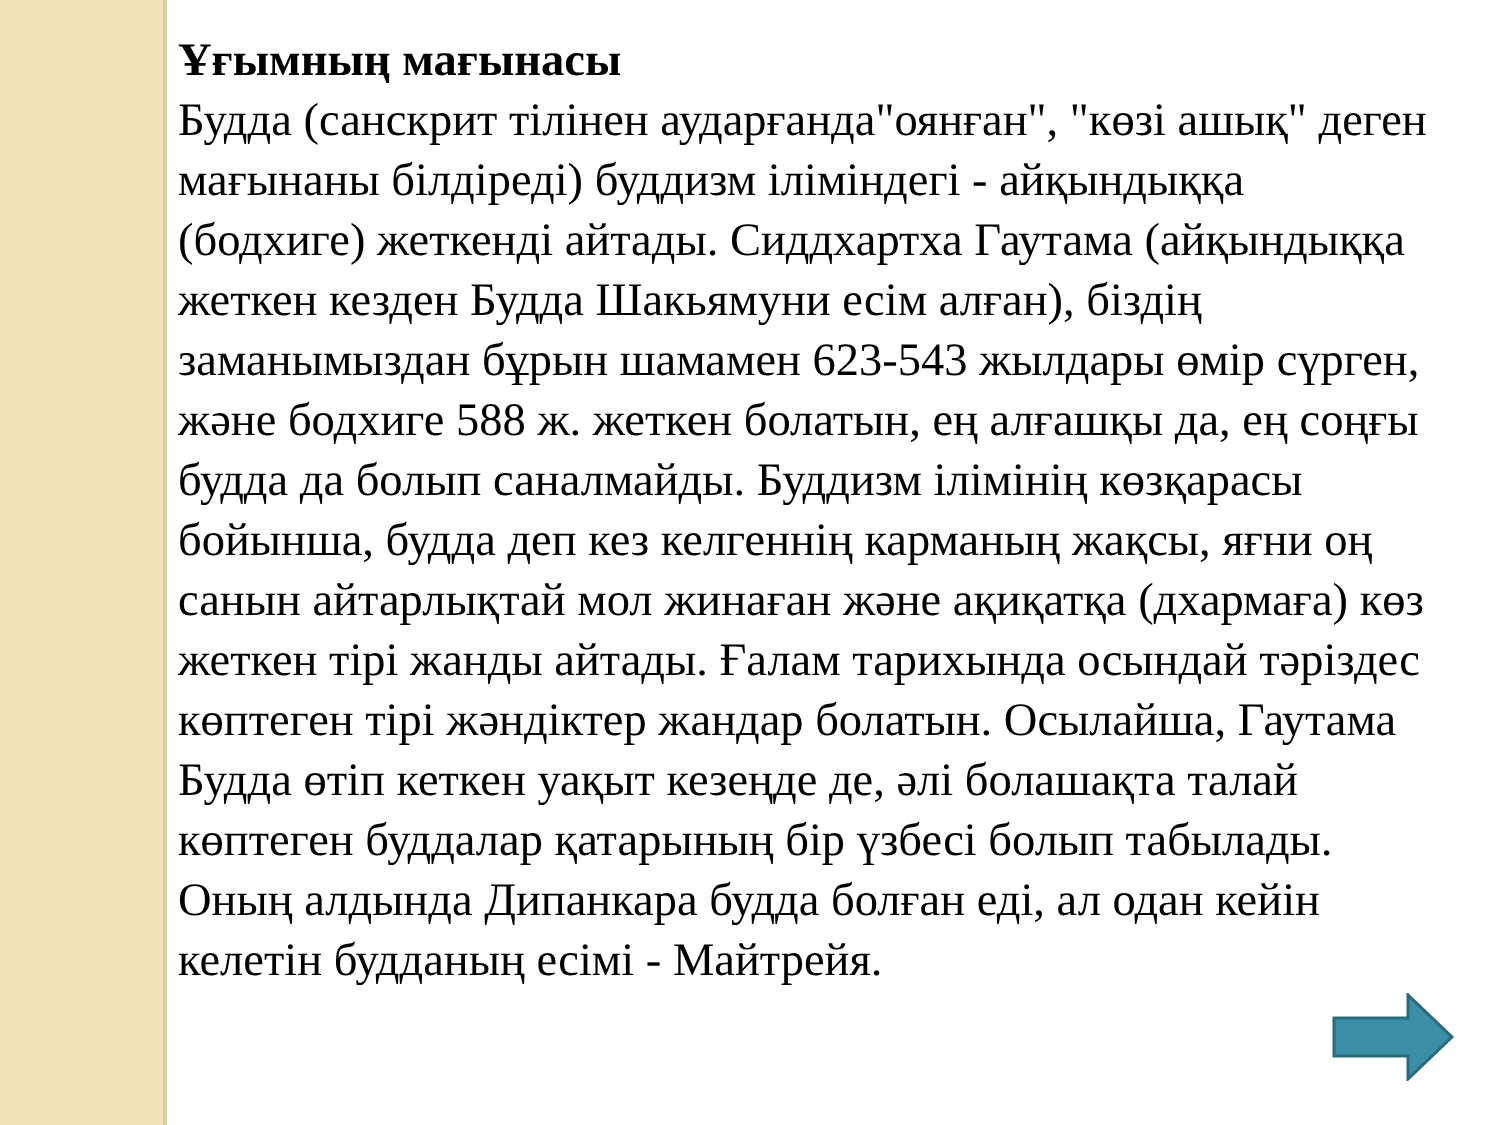Ұғымның мағынасы
Будда (санскрит тілінен аударғанда"оянған", "көзі ашық" деген мағынаны білдіреді) буддизм ілiміндегі - айқындыққа (бодхиге) жеткенді айтады. Сиддхартха Гаутама (айқындыққа жеткен кезден Будда Шакьямуни есім алған), біздің заманымыздан бұрын шамамен 623-543 жылдары өмір сүрген, және бодхиге 588 ж. жеткен болатын, ең алғашқы да, ең соңғы будда да болып саналмайды. Буддизм ілімінің көзқарасы бойынша, будда деп кез келгеннің карманың жақсы, яғни оң санын айтарлықтай мол жинаған және ақиқатқа (дхармаға) көз жеткен тірі жанды айтады. Ғалам тарихында осындай тәріздес көптеген тірі жәндіктер жандар болатын. Осылайша, Гаутама Будда өтіп кеткен уақыт кезеңде де, әлі болашақта талай көптеген буддалар қатарының бір үзбесі болып табылады. Оның алдында Дипанкара будда болған еді, ал одан кейін келетін будданың есімі - Майтрейя.